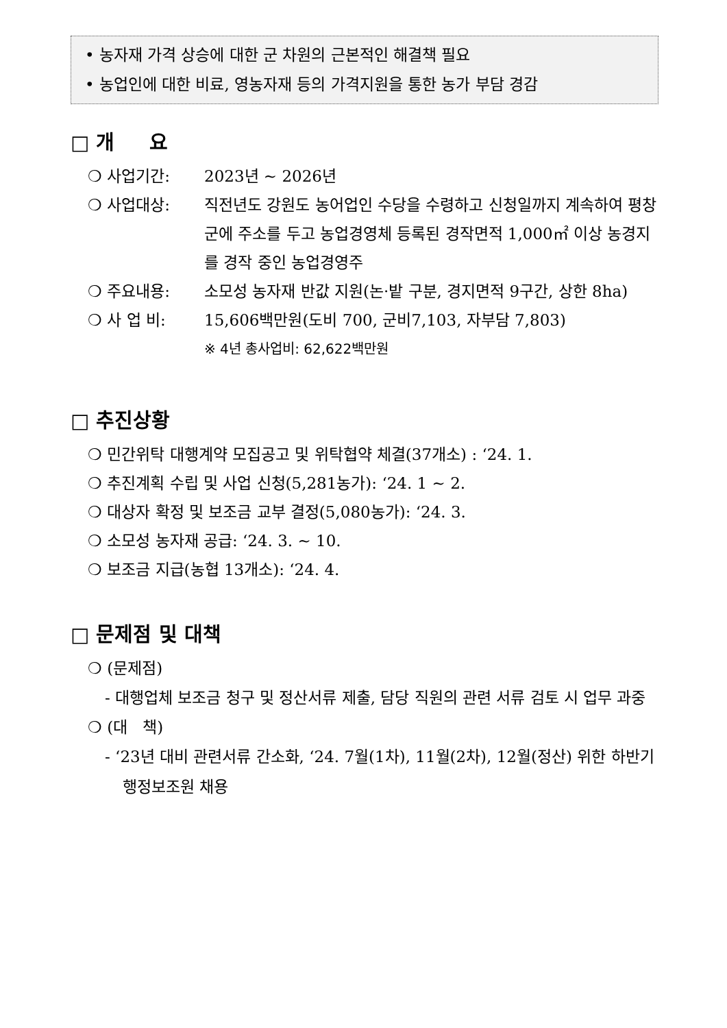• 농자재 가격 상승에 대한 군 차원의 근본적인 해결책 필요
• 농업인에 대한 비료, 영농자재 등의 가격지원을 통한 농가 부담 경감
□ 개 요
❍ 사업기간: 2023년 ~ 2026년
❍ 사업대상: 직전년도 강원도 농어업인 수당을 수령하고 신청일까지 계속하여 평창군에 주소를 두고 농업경영체 등록된 경작면적 1,000㎡ 이상 농경지를 경작 중인 농업경영주
❍ 주요내용: 소모성 농자재 반값 지원(논·밭 구분, 경지면적 9구간, 상한 8ha)
❍ 사 업 비: 15,606백만원(도비 700, 군비7,103, 자부담 7,803)
※ 4년 총사업비: 62,622백만원
□ 추진상황
❍ 민간위탁 대행계약 모집공고 및 위탁협약 체결(37개소) : ‘24. 1.
❍ 추진계획 수립 및 사업 신청(5,281농가): ‘24. 1 ~ 2.
❍ 대상자 확정 및 보조금 교부 결정(5,080농가): ‘24. 3.
❍ 소모성 농자재 공급: ‘24. 3. ~ 10.
❍ 보조금 지급(농협 13개소): ‘24. 4.
□ 문제점 및 대책
❍ (문제점)
- 대행업체 보조금 청구 및 정산서류 제출, 담당 직원의 관련 서류 검토 시 업무 과중
❍ (대 책)
- ‘23년 대비 관련서류 간소화, ‘24. 7월(1차), 11월(2차), 12월(정산) 위한 하반기 행정보조원 채용